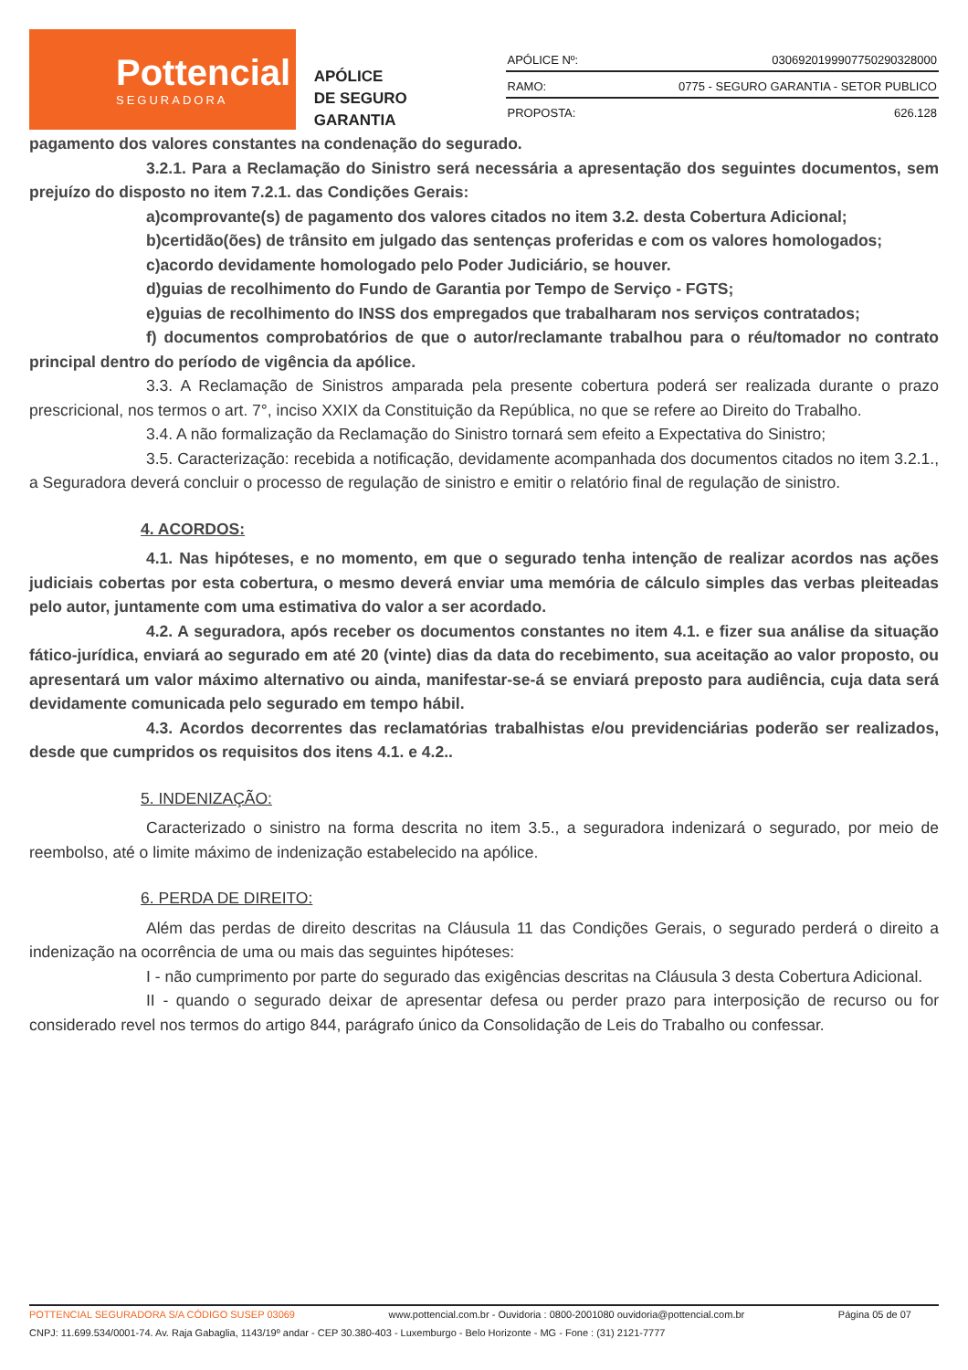Pottencial
SEGURADORA
APÓLICE
DE SEGURO GARANTIA
| APÓLICE Nº: | 0306920199907750290328000 |
| RAMO: | 0775 - SEGURO GARANTIA - SETOR PUBLICO |
| PROPOSTA: | 626.128 |
pagamento dos valores constantes na condenação do segurado.
3.2.1. Para a Reclamação do Sinistro será necessária a apresentação dos seguintes documentos, sem prejuízo do disposto no item 7.2.1. das Condições Gerais:
a)comprovante(s) de pagamento dos valores citados no item 3.2. desta Cobertura Adicional;
b)certidão(ões) de trânsito em julgado das sentenças proferidas e com os valores homologados;
c)acordo devidamente homologado pelo Poder Judiciário, se houver.
d)guias de recolhimento do Fundo de Garantia por Tempo de Serviço - FGTS;
e)guias de recolhimento do INSS dos empregados que trabalharam nos serviços contratados;
f) documentos comprobatórios de que o autor/reclamante trabalhou para o réu/tomador no contrato principal dentro do período de vigência da apólice.
3.3. A Reclamação de Sinistros amparada pela presente cobertura poderá ser realizada durante o prazo prescricional, nos termos o art. 7°, inciso XXIX da Constituição da República, no que se refere ao Direito do Trabalho.
3.4. A não formalização da Reclamação do Sinistro tornará sem efeito a Expectativa do Sinistro;
3.5. Caracterização: recebida a notificação, devidamente acompanhada dos documentos citados no item 3.2.1., a Seguradora deverá concluir o processo de regulação de sinistro e emitir o relatório final de regulação de sinistro.
4. ACORDOS:
4.1. Nas hipóteses, e no momento, em que o segurado tenha intenção de realizar acordos nas ações judiciais cobertas por esta cobertura, o mesmo deverá enviar uma memória de cálculo simples das verbas pleiteadas pelo autor, juntamente com uma estimativa do valor a ser acordado.
4.2. A seguradora, após receber os documentos constantes no item 4.1. e fizer sua análise da situação fático-jurídica, enviará ao segurado em até 20 (vinte) dias da data do recebimento, sua aceitação ao valor proposto, ou apresentará um valor máximo alternativo ou ainda, manifestar-se-á se enviará preposto para audiência, cuja data será devidamente comunicada pelo segurado em tempo hábil.
4.3. Acordos decorrentes das reclamatórias trabalhistas e/ou previdenciárias poderão ser realizados, desde que cumpridos os requisitos dos itens 4.1. e 4.2..
5. INDENIZAÇÃO:
Caracterizado o sinistro na forma descrita no item 3.5., a seguradora indenizará o segurado, por meio de reembolso, até o limite máximo de indenização estabelecido na apólice.
6. PERDA DE DIREITO:
Além das perdas de direito descritas na Cláusula 11 das Condições Gerais, o segurado perderá o direito a indenização na ocorrência de uma ou mais das seguintes hipóteses:
I - não cumprimento por parte do segurado das exigências descritas na Cláusula 3 desta Cobertura Adicional.
II - quando o segurado deixar de apresentar defesa ou perder prazo para interposição de recurso ou for considerado revel nos termos do artigo 844, parágrafo único da Consolidação de Leis do Trabalho ou confessar.
POTTENCIAL SEGURADORA S/A CÓDIGO SUSEP 03069 www.pottencial.com.br - Ouvidoria : 0800-2001080 ouvidoria@pottencial.com.br Página 05 de 07
CNPJ: 11.699.534/0001-74. Av. Raja Gabaglia, 1143/19º andar - CEP 30.380-403 - Luxemburgo - Belo Horizonte - MG - Fone : (31) 2121-7777